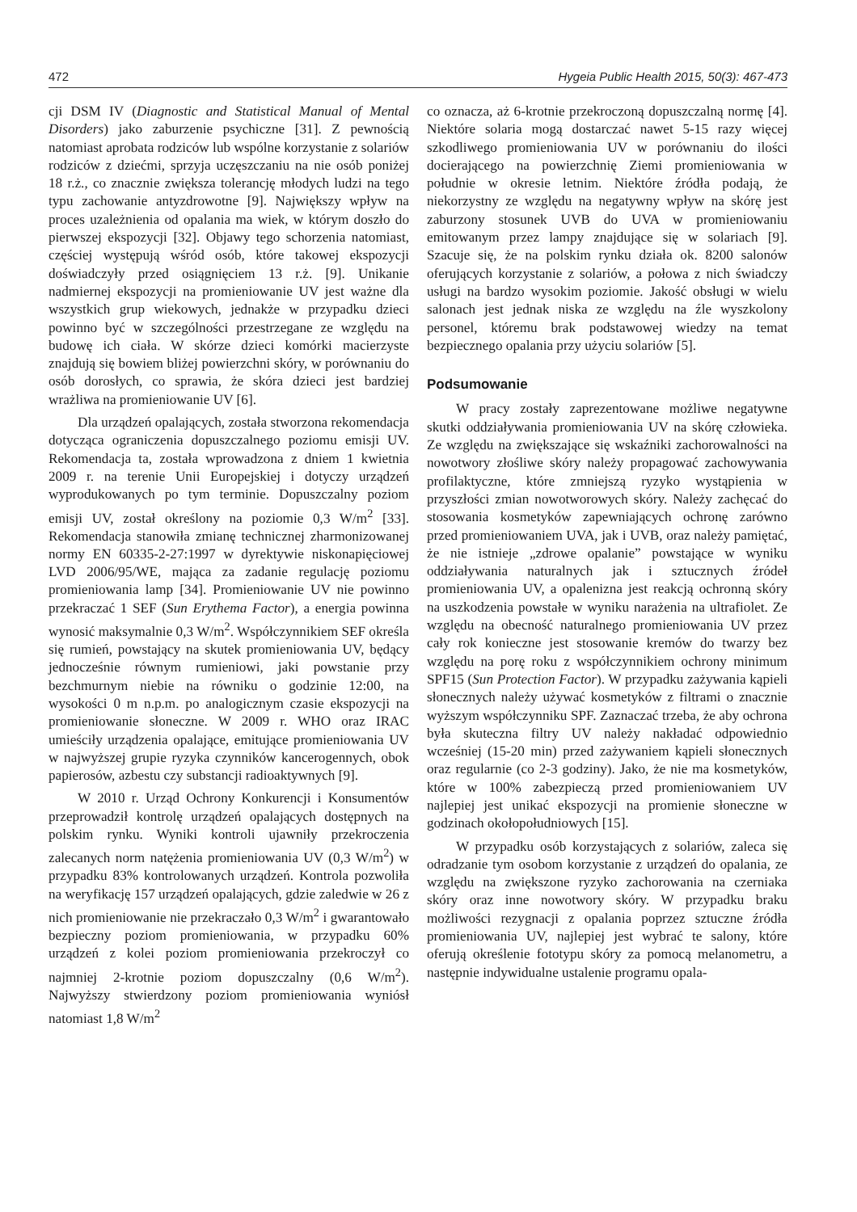472 Hygeia Public Health 2015, 50(3): 467-473
cji DSM IV (Diagnostic and Statistical Manual of Mental Disorders) jako zaburzenie psychiczne [31]. Z pewnością natomiast aprobata rodziców lub wspólne korzystanie z solariów rodziców z dziećmi, sprzyja uczęszczaniu na nie osób poniżej 18 r.ż., co znacznie zwiększa tolerancję młodych ludzi na tego typu zachowanie antyzdrowotne [9]. Największy wpływ na proces uzależnienia od opalania ma wiek, w którym doszło do pierwszej ekspozycji [32]. Objawy tego schorzenia natomiast, częściej występują wśród osób, które takowej ekspozycji doświadczyły przed osiągnięciem 13 r.ż. [9]. Unikanie nadmiernej ekspozycji na promieniowanie UV jest ważne dla wszystkich grup wiekowych, jednakże w przypadku dzieci powinno być w szczególności przestrzegane ze względu na budowę ich ciała. W skórze dzieci komórki macierzyste znajdują się bowiem bliżej powierzchni skóry, w porównaniu do osób dorosłych, co sprawia, że skóra dzieci jest bardziej wrażliwa na promieniowanie UV [6].
Dla urządzeń opalających, została stworzona rekomendacja dotycząca ograniczenia dopuszczalnego poziomu emisji UV. Rekomendacja ta, została wprowadzona z dniem 1 kwietnia 2009 r. na terenie Unii Europejskiej i dotyczy urządzeń wyprodukowanych po tym terminie. Dopuszczalny poziom emisji UV, został określony na poziomie 0,3 W/m<sup>2</sup> [33]. Rekomendacja stanowiła zmianę technicznej zharmonizowanej normy EN 60335-2-27:1997 w dyrektywie niskonapięciowej LVD 2006/95/WE, mająca za zadanie regulację poziomu promieniowania lamp [34]. Promieniowanie UV nie powinno przekraczać 1 SEF (Sun Erythema Factor), a energia powinna wynosić maksymalnie 0,3 W/m<sup>2</sup>. Współczynnikiem SEF określa się rumień, powstający na skutek promieniowania UV, będący jednocześnie równym rumieniowi, jaki powstanie przy bezchmurnym niebie na równiku o godzinie 12:00, na wysokości 0 m n.p.m. po analogicznym czasie ekspozycji na promieniowanie słoneczne. W 2009 r. WHO oraz IRAC umieściły urządzenia opalające, emitujące promieniowania UV w najwyższej grupie ryzyka czynników kancerogennych, obok papierosów, azbestu czy substancji radioaktywnych [9].
W 2010 r. Urząd Ochrony Konkurencji i Konsumentów przeprowadził kontrolę urządzeń opalających dostępnych na polskim rynku. Wyniki kontroli ujawniły przekroczenia zalecanych norm natężenia promieniowania UV (0,3 W/m<sup>2</sup>) w przypadku 83% kontrolowanych urządzeń. Kontrola pozwoliła na weryfikację 157 urządzeń opalających, gdzie zaledwie w 26 z nich promieniowanie nie przekraczało 0,3 W/m<sup>2</sup> i gwarantowało bezpieczny poziom promieniowania, w przypadku 60% urządzeń z kolei poziom promieniowania przekroczył co najmniej 2-krotnie poziom dopuszczalny (0,6 W/m<sup>2</sup>). Najwyższy stwierdzony poziom promieniowania wyniósł natomiast 1,8 W/m<sup>2</sup>
co oznacza, aż 6-krotnie przekroczoną dopuszczalną normę [4]. Niektóre solaria mogą dostarczać nawet 5-15 razy więcej szkodliwego promieniowania UV w porównaniu do ilości docierającego na powierzchnię Ziemi promieniowania w południe w okresie letnim. Niektóre źródła podają, że niekorzystny ze względu na negatywny wpływ na skórę jest zaburzony stosunek UVB do UVA w promieniowaniu emitowanym przez lampy znajdujące się w solariach [9]. Szacuje się, że na polskim rynku działa ok. 8200 salonów oferujących korzystanie z solariów, a połowa z nich świadczy usługi na bardzo wysokim poziomie. Jakość obsługi w wielu salonach jest jednak niska ze względu na źle wyszkolony personel, któremu brak podstawowej wiedzy na temat bezpiecznego opalania przy użyciu solariów [5].
Podsumowanie
W pracy zostały zaprezentowane możliwe negatywne skutki oddziaływania promieniowania UV na skórę człowieka. Ze względu na zwiększające się wskaźniki zachorowalności na nowotwory złośliwe skóry należy propagować zachowywania profilaktyczne, które zmniejszą ryzyko wystąpienia w przyszłości zmian nowotworowych skóry. Należy zachęcać do stosowania kosmetyków zapewniających ochronę zarówno przed promieniowaniem UVA, jak i UVB, oraz należy pamiętać, że nie istnieje „zdrowe opalanie” powstające w wyniku oddziaływania naturalnych jak i sztucznych źródeł promieniowania UV, a opalenizna jest reakcją ochronną skóry na uszkodzenia powstałe w wyniku narażenia na ultrafiolet. Ze względu na obecność naturalnego promieniowania UV przez cały rok konieczne jest stosowanie kremów do twarzy bez względu na porę roku z współczynnikiem ochrony minimum SPF15 (Sun Protection Factor). W przypadku zażywania kąpieli słonecznych należy używać kosmetyków z filtrami o znacznie wyższym współczynniku SPF. Zaznaczać trzeba, że aby ochrona była skuteczna filtry UV należy nakładać odpowiednio wcześniej (15-20 min) przed zażywaniem kąpieli słonecznych oraz regularnie (co 2-3 godziny). Jako, że nie ma kosmetyków, które w 100% zabezpieczą przed promieniowaniem UV najlepiej jest unikać ekspozycji na promienie słoneczne w godzinach okołopołudniowych [15].
W przypadku osób korzystających z solariów, zaleca się odradzanie tym osobom korzystanie z urządzeń do opalania, ze względu na zwiększone ryzyko zachorowania na czerniaka skóry oraz inne nowotwory skóry. W przypadku braku możliwości rezygnacji z opalania poprzez sztuczne źródła promieniowania UV, najlepiej jest wybrać te salony, które oferują określenie fototypu skóry za pomocą melanometru, a następnie indywidualne ustalenie programu opala-